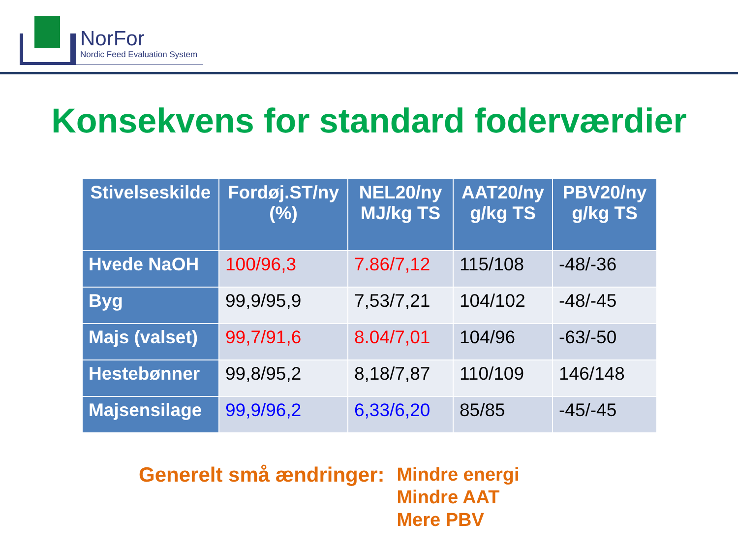NorFor
Nordic Feed Evaluation System
Konsekvens for standard foderværdier
| Stivelseskilde | Fordøj.ST/ny (%) | NEL20/ny MJ/kg TS | AAT20/ny g/kg TS | PBV20/ny g/kg TS |
| --- | --- | --- | --- | --- |
| Hvede NaOH | 100/96,3 | 7.86/7,12 | 115/108 | -48/-36 |
| Byg | 99,9/95,9 | 7,53/7,21 | 104/102 | -48/-45 |
| Majs (valset) | 99,7/91,6 | 8.04/7,01 | 104/96 | -63/-50 |
| Hestebønner | 99,8/95,2 | 8,18/7,87 | 110/109 | 146/148 |
| Majsensilage | 99,9/96,2 | 6,33/6,20 | 85/85 | -45/-45 |
Generelt små ændringer:
Mindre energi
Mindre AAT
Mere PBV